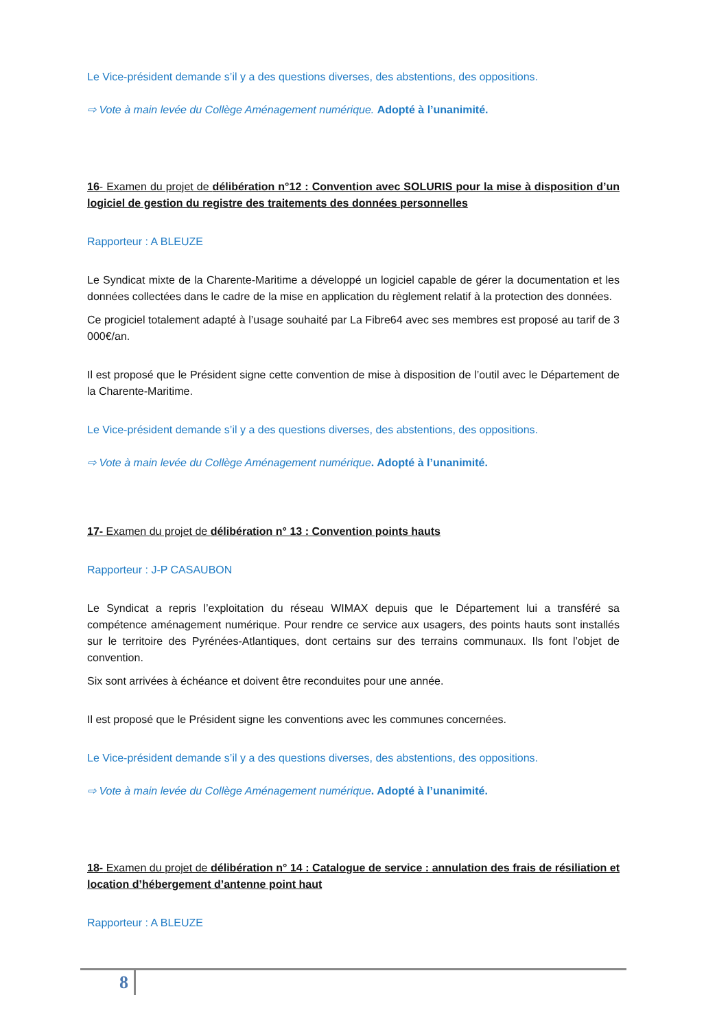Le Vice-président demande s’il y a des questions diverses, des abstentions, des oppositions.
⇨ Vote à main levée du Collège Aménagement numérique. Adopté à l’unanimité.
16- Examen du projet de délibération n°12 : Convention avec SOLURIS pour la mise à disposition d’un logiciel de gestion du registre des traitements des données personnelles
Rapporteur : A BLEUZE
Le Syndicat mixte de la Charente-Maritime a développé un logiciel capable de gérer la documentation et les données collectées dans le cadre de la mise en application du règlement relatif à la protection des données.
Ce progiciel totalement adapté à l’usage souhaité par La Fibre64 avec ses membres est proposé au tarif de 3 000€/an.
Il est proposé que le Président signe cette convention de mise à disposition de l’outil avec le Département de la Charente-Maritime.
Le Vice-président demande s’il y a des questions diverses, des abstentions, des oppositions.
⇨ Vote à main levée du Collège Aménagement numérique. Adopté à l’unanimité.
17- Examen du projet de délibération n° 13 : Convention points hauts
Rapporteur : J-P CASAUBON
Le Syndicat a repris l’exploitation du réseau WIMAX depuis que le Département lui a transféré sa compétence aménagement numérique. Pour rendre ce service aux usagers, des points hauts sont installés sur le territoire des Pyrénées-Atlantiques, dont certains sur des terrains communaux. Ils font l’objet de convention.
Six sont arrivées à échéance et doivent être reconduites pour une année.
Il est proposé que le Président signe les conventions avec les communes concernées.
Le Vice-président demande s’il y a des questions diverses, des abstentions, des oppositions.
⇨ Vote à main levée du Collège Aménagement numérique. Adopté à l’unanimité.
18- Examen du projet de délibération n° 14 : Catalogue de service : annulation des frais de résiliation et location d’hébergement d’antenne point haut
Rapporteur : A BLEUZE
8